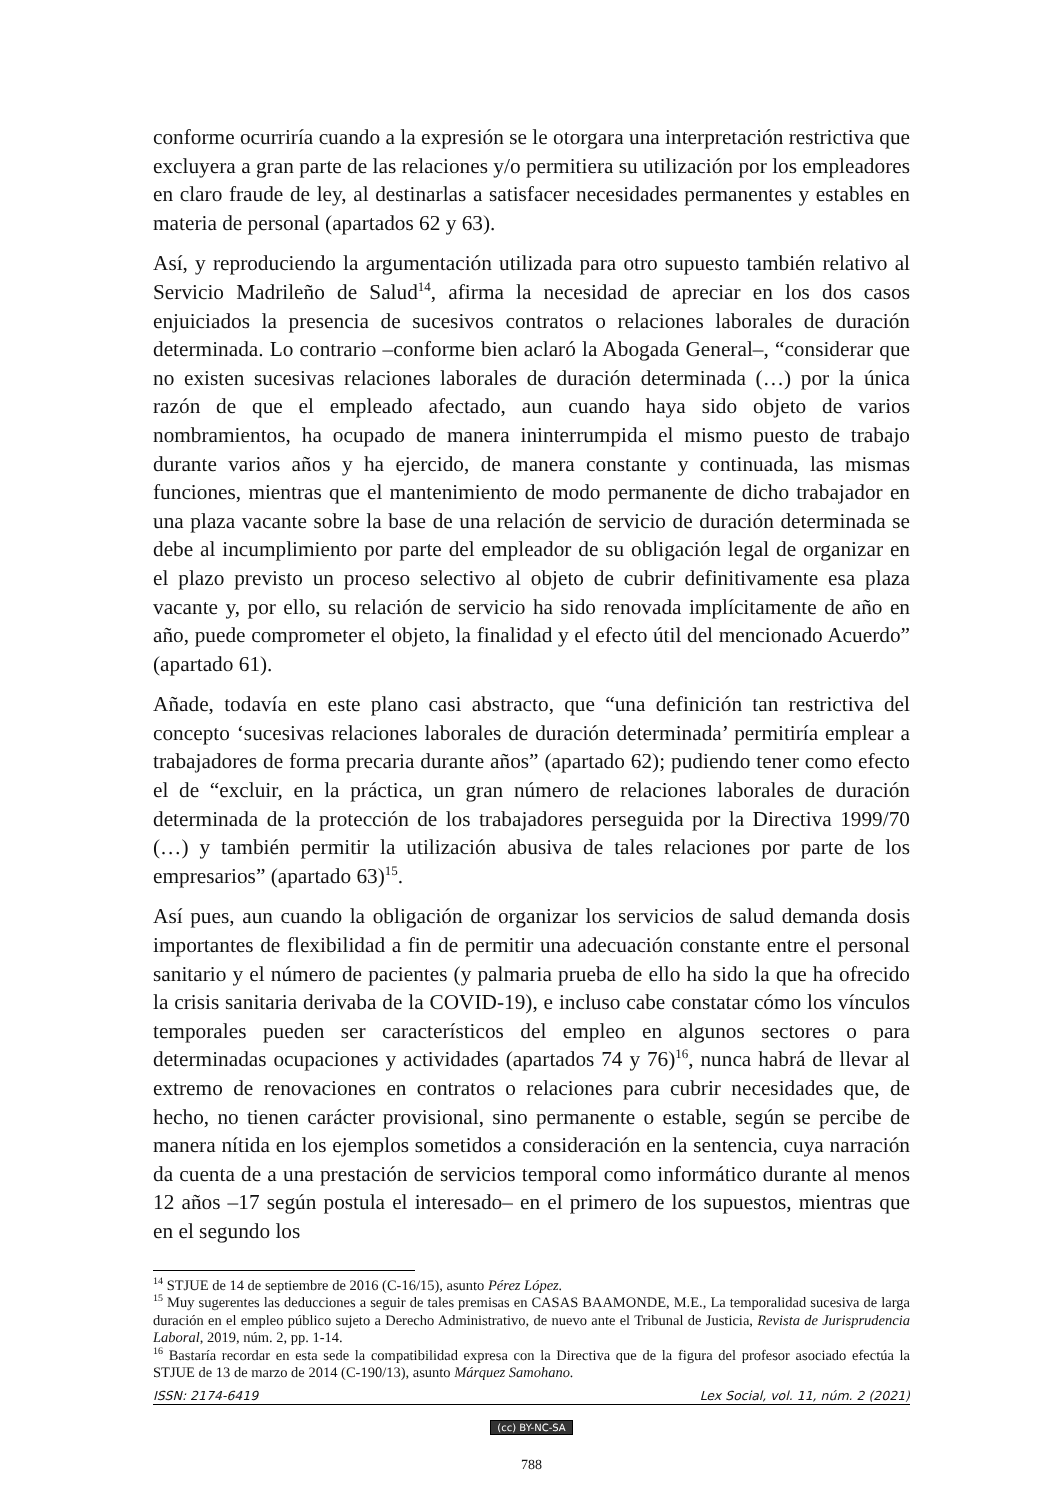conforme ocurriría cuando a la expresión se le otorgara una interpretación restrictiva que excluyera a gran parte de las relaciones y/o permitiera su utilización por los empleadores en claro fraude de ley, al destinarlas a satisfacer necesidades permanentes y estables en materia de personal (apartados 62 y 63).
Así, y reproduciendo la argumentación utilizada para otro supuesto también relativo al Servicio Madrileño de Salud<sup>14</sup>, afirma la necesidad de apreciar en los dos casos enjuiciados la presencia de sucesivos contratos o relaciones laborales de duración determinada. Lo contrario –conforme bien aclaró la Abogada General–, “considerar que no existen sucesivas relaciones laborales de duración determinada (…) por la única razón de que el empleado afectado, aun cuando haya sido objeto de varios nombramientos, ha ocupado de manera ininterrumpida el mismo puesto de trabajo durante varios años y ha ejercido, de manera constante y continuada, las mismas funciones, mientras que el mantenimiento de modo permanente de dicho trabajador en una plaza vacante sobre la base de una relación de servicio de duración determinada se debe al incumplimiento por parte del empleador de su obligación legal de organizar en el plazo previsto un proceso selectivo al objeto de cubrir definitivamente esa plaza vacante y, por ello, su relación de servicio ha sido renovada implícitamente de año en año, puede comprometer el objeto, la finalidad y el efecto útil del mencionado Acuerdo” (apartado 61).
Añade, todavía en este plano casi abstracto, que “una definición tan restrictiva del concepto ‘sucesivas relaciones laborales de duración determinada’ permitiría emplear a trabajadores de forma precaria durante años” (apartado 62); pudiendo tener como efecto el de “excluir, en la práctica, un gran número de relaciones laborales de duración determinada de la protección de los trabajadores perseguida por la Directiva 1999/70 (…) y también permitir la utilización abusiva de tales relaciones por parte de los empresarios” (apartado 63)<sup>15</sup>.
Así pues, aun cuando la obligación de organizar los servicios de salud demanda dosis importantes de flexibilidad a fin de permitir una adecuación constante entre el personal sanitario y el número de pacientes (y palmaria prueba de ello ha sido la que ha ofrecido la crisis sanitaria derivaba de la COVID-19), e incluso cabe constatar cómo los vínculos temporales pueden ser característicos del empleo en algunos sectores o para determinadas ocupaciones y actividades (apartados 74 y 76)<sup>16</sup>, nunca habrá de llevar al extremo de renovaciones en contratos o relaciones para cubrir necesidades que, de hecho, no tienen carácter provisional, sino permanente o estable, según se percibe de manera nítida en los ejemplos sometidos a consideración en la sentencia, cuya narración da cuenta de a una prestación de servicios temporal como informático durante al menos 12 años –17 según postula el interesado– en el primero de los supuestos, mientras que en el segundo los
<sup>14</sup> STJUE de 14 de septiembre de 2016 (C-16/15), asunto Pérez López.
<sup>15</sup> Muy sugerentes las deducciones a seguir de tales premisas en CASAS BAAMONDE, M.E., La temporalidad sucesiva de larga duración en el empleo público sujeto a Derecho Administrativo, de nuevo ante el Tribunal de Justicia, Revista de Jurisprudencia Laboral, 2019, núm. 2, pp. 1-14.
<sup>16</sup> Bastaría recordar en esta sede la compatibilidad expresa con la Directiva que de la figura del profesor asociado efectúa la STJUE de 13 de marzo de 2014 (C-190/13), asunto Márquez Samohano.
ISSN: 2174-6419 Lex Social, vol. 11, núm. 2 (2021)
(cc) BY-NC-SA
788